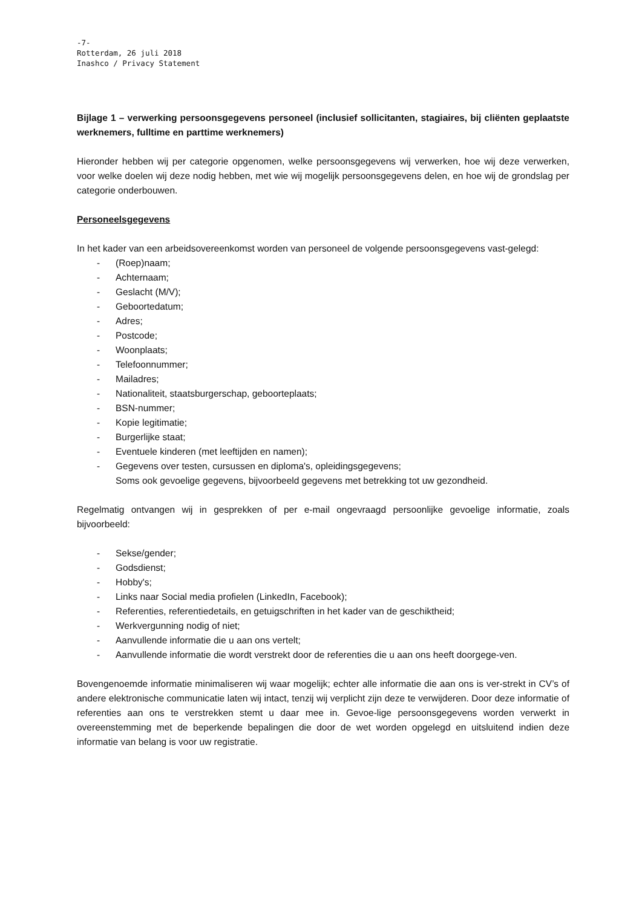-7-
Rotterdam, 26 juli 2018
Inashco / Privacy Statement
Bijlage 1 – verwerking persoonsgegevens personeel (inclusief sollicitanten, stagiaires, bij cliënten geplaatste werknemers, fulltime en parttime werknemers)
Hieronder hebben wij per categorie opgenomen, welke persoonsgegevens wij verwerken, hoe wij deze verwerken, voor welke doelen wij deze nodig hebben, met wie wij mogelijk persoonsgegevens delen, en hoe wij de grondslag per categorie onderbouwen.
Personeelsgegevens
In het kader van een arbeidsovereenkomst worden van personeel de volgende persoonsgegevens vast-gelegd:
- (Roep)naam;
- Achternaam;
- Geslacht (M/V);
- Geboortedatum;
- Adres;
- Postcode;
- Woonplaats;
- Telefoonnummer;
- Mailadres;
- Nationaliteit, staatsburgerschap, geboorteplaats;
- BSN-nummer;
- Kopie legitimatie;
- Burgerlijke staat;
- Eventuele kinderen (met leeftijden en namen);
- Gegevens over testen, cursussen en diploma's, opleidingsgegevens;
Soms ook gevoelige gegevens, bijvoorbeeld gegevens met betrekking tot uw gezondheid.
Regelmatig ontvangen wij in gesprekken of per e-mail ongevraagd persoonlijke gevoelige informatie, zoals bijvoorbeeld:
- Sekse/gender;
- Godsdienst;
- Hobby's;
- Links naar Social media profielen (LinkedIn, Facebook);
- Referenties, referentiedetails, en getuigschriften in het kader van de geschiktheid;
- Werkvergunning nodig of niet;
- Aanvullende informatie die u aan ons vertelt;
- Aanvullende informatie die wordt verstrekt door de referenties die u aan ons heeft doorgege-ven.
Bovengenoemde informatie minimaliseren wij waar mogelijk; echter alle informatie die aan ons is ver-strekt in CV’s of andere elektronische communicatie laten wij intact, tenzij wij verplicht zijn deze te verwijderen. Door deze informatie of referenties aan ons te verstrekken stemt u daar mee in. Gevoe-lige persoonsgegevens worden verwerkt in overeenstemming met de beperkende bepalingen die door de wet worden opgelegd en uitsluitend indien deze informatie van belang is voor uw registratie.